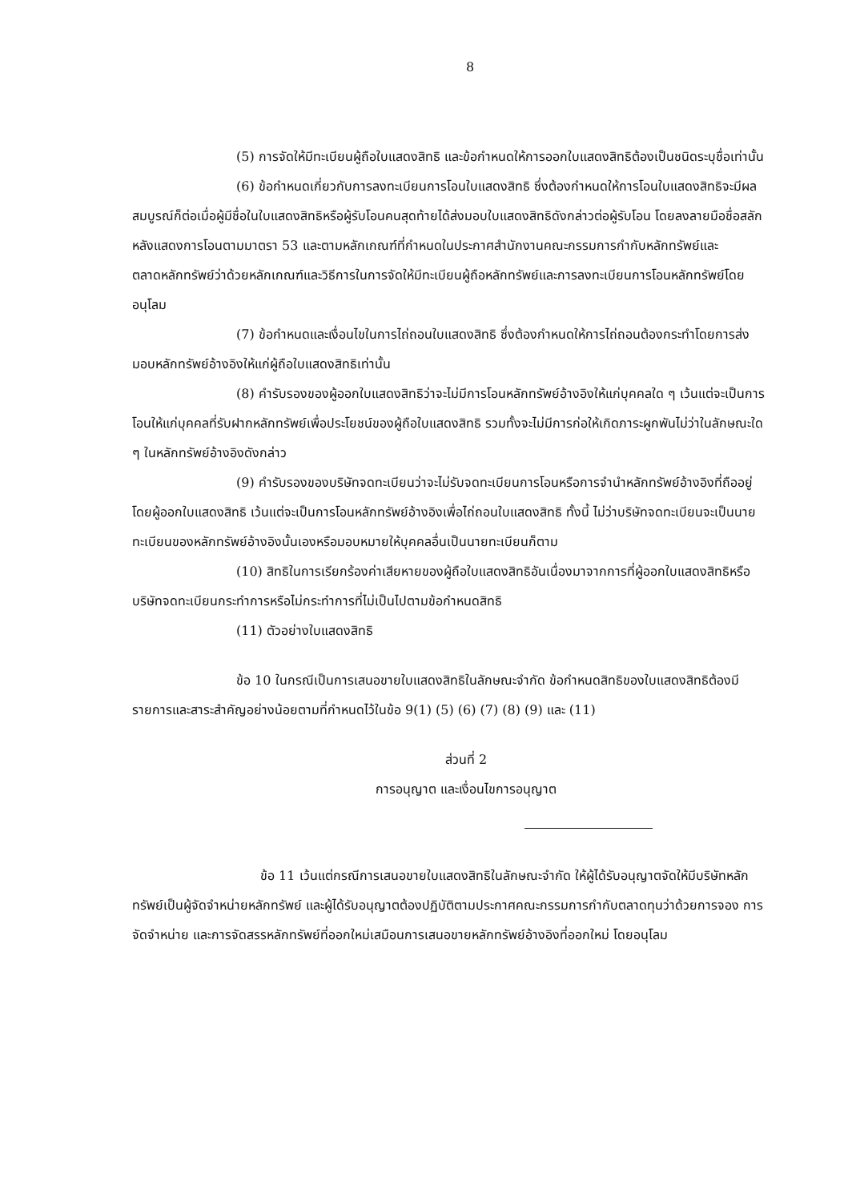8
(5) การจัดให้มีทะเบียนผู้ถือใบแสดงสิทธิ และข้อกำหนดให้การออกใบแสดงสิทธิต้องเป็นชนิดระบุชื่อเท่านั้น
(6) ข้อกำหนดเกี่ยวกับการลงทะเบียนการโอนใบแสดงสิทธิ ซึ่งต้องกำหนดให้การโอนใบแสดงสิทธิจะมีผลสมบูรณ์ก็ต่อเมื่อผู้มีชื่อในใบแสดงสิทธิหรือผู้รับโอนคนสุดท้ายได้ส่งมอบใบแสดงสิทธิดังกล่าวต่อผู้รับโอน โดยลงลายมือชื่อสลักหลังแสดงการโอนตามมาตรา 53 และตามหลักเกณฑ์ที่กำหนดในประกาศสำนักงานคณะกรรมการกำกับหลักทรัพย์และตลาดหลักทรัพย์ว่าด้วยหลักเกณฑ์และวิธีการในการจัดให้มีทะเบียนผู้ถือหลักทรัพย์และการลงทะเบียนการโอนหลักทรัพย์โดยอนุโลม
(7) ข้อกำหนดและเงื่อนไขในการไถ่ถอนใบแสดงสิทธิ ซึ่งต้องกำหนดให้การไถ่ถอนต้องกระทำโดยการส่งมอบหลักทรัพย์อ้างอิงให้แก่ผู้ถือใบแสดงสิทธิเท่านั้น
(8) คำรับรองของผู้ออกใบแสดงสิทธิว่าจะไม่มีการโอนหลักทรัพย์อ้างอิงให้แก่บุคคลใด ๆ เว้นแต่จะเป็นการโอนให้แก่บุคคลที่รับฝากหลักทรัพย์เพื่อประโยชน์ของผู้ถือใบแสดงสิทธิ รวมทั้งจะไม่มีการก่อให้เกิดภาระผูกพันไม่ว่าในลักษณะใด ๆ ในหลักทรัพย์อ้างอิงดังกล่าว
(9) คำรับรองของบริษัทจดทะเบียนว่าจะไม่รับจดทะเบียนการโอนหรือการจำนำหลักทรัพย์อ้างอิงที่ถืออยู่โดยผู้ออกใบแสดงสิทธิ เว้นแต่จะเป็นการโอนหลักทรัพย์อ้างอิงเพื่อไถ่ถอนใบแสดงสิทธิ ทั้งนี้ ไม่ว่าบริษัทจดทะเบียนจะเป็นนายทะเบียนของหลักทรัพย์อ้างอิงนั้นเองหรือมอบหมายให้บุคคลอื่นเป็นนายทะเบียนก็ตาม
(10) สิทธิในการเรียกร้องค่าเสียหายของผู้ถือใบแสดงสิทธิอันเนื่องมาจากการที่ผู้ออกใบแสดงสิทธิหรือบริษัทจดทะเบียนกระทำการหรือไม่กระทำการที่ไม่เป็นไปตามข้อกำหนดสิทธิ
(11) ตัวอย่างใบแสดงสิทธิ
ข้อ 10 ในกรณีเป็นการเสนอขายใบแสดงสิทธิในลักษณะจำกัด ข้อกำหนดสิทธิของใบแสดงสิทธิต้องมีรายการและสาระสำคัญอย่างน้อยตามที่กำหนดไว้ในข้อ 9(1) (5) (6) (7) (8) (9) และ (11)
ส่วนที่ 2
การอนุญาต และเงื่อนไขการอนุญาต
ข้อ 11 เว้นแต่กรณีการเสนอขายใบแสดงสิทธิในลักษณะจำกัด ให้ผู้ได้รับอนุญาตจัดให้มีบริษัทหลักทรัพย์เป็นผู้จัดจำหน่ายหลักทรัพย์ และผู้ได้รับอนุญาตต้องปฏิบัติตามประกาศคณะกรรมการกำกับตลาดทุนว่าด้วยการจอง การจัดจำหน่าย และการจัดสรรหลักทรัพย์ที่ออกใหม่เสมือนการเสนอขายหลักทรัพย์อ้างอิงที่ออกใหม่ โดยอนุโลม